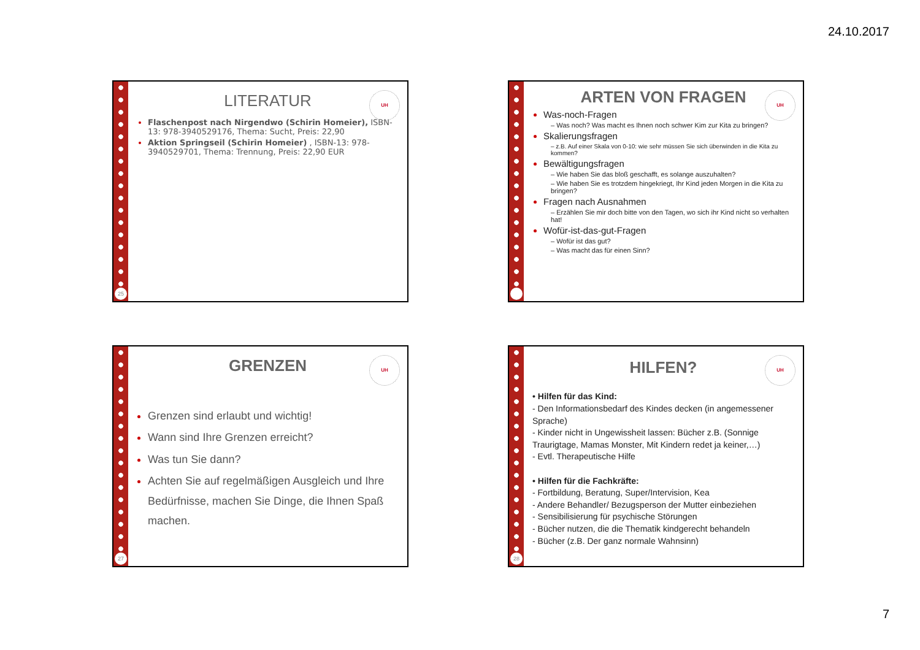24.10.2017
25
UH
LITERATUR
Flaschenpost nach Nirgendwo (Schirin Homeier), ISBN-13: 978-3940529176, Thema: Sucht, Preis: 22,90
Aktion Springseil (Schirin Homeier) , ISBN-13: 978-3940529701, Thema: Trennung, Preis: 22,90 EUR
UH
ARTEN VON FRAGEN
Was-noch-Fragen
– Was noch? Was macht es Ihnen noch schwer Kim zur Kita zu bringen?
Skalierungsfragen
– z.B. Auf einer Skala von 0-10: wie sehr müssen Sie sich überwinden in die Kita zu kommen?
Bewältigungsfragen
– Wie haben Sie das bloß geschafft, es solange auszuhalten?
– Wie haben Sie es trotzdem hingekriegt, Ihr Kind jeden Morgen in die Kita zu bringen?
Fragen nach Ausnahmen
– Erzählen Sie mir doch bitte von den Tagen, wo sich ihr Kind nicht so verhalten hat!
Wofür-ist-das-gut-Fragen
– Wofür ist das gut?
– Was macht das für einen Sinn?
27
UH
GRENZEN
Grenzen sind erlaubt und wichtig!
Wann sind Ihre Grenzen erreicht?
Was tun Sie dann?
Achten Sie auf regelmäßigen Ausgleich und Ihre Bedürfnisse, machen Sie Dinge, die Ihnen Spaß machen.
28
UH
HILFEN?
• Hilfen für das Kind:
- Den Informationsbedarf des Kindes decken (in angemessener Sprache)
- Kinder nicht in Ungewissheit lassen: Bücher z.B. (Sonnige Traurigtage, Mamas Monster, Mit Kindern redet ja keiner,…)
- Evtl. Therapeutische Hilfe
• Hilfen für die Fachkräfte:
- Fortbildung, Beratung, Super/Intervision, Kea
- Andere Behandler/ Bezugsperson der Mutter einbeziehen
- Sensibilisierung für psychische Störungen
- Bücher nutzen, die die Thematik kindgerecht behandeln
- Bücher (z.B. Der ganz normale Wahnsinn)
7